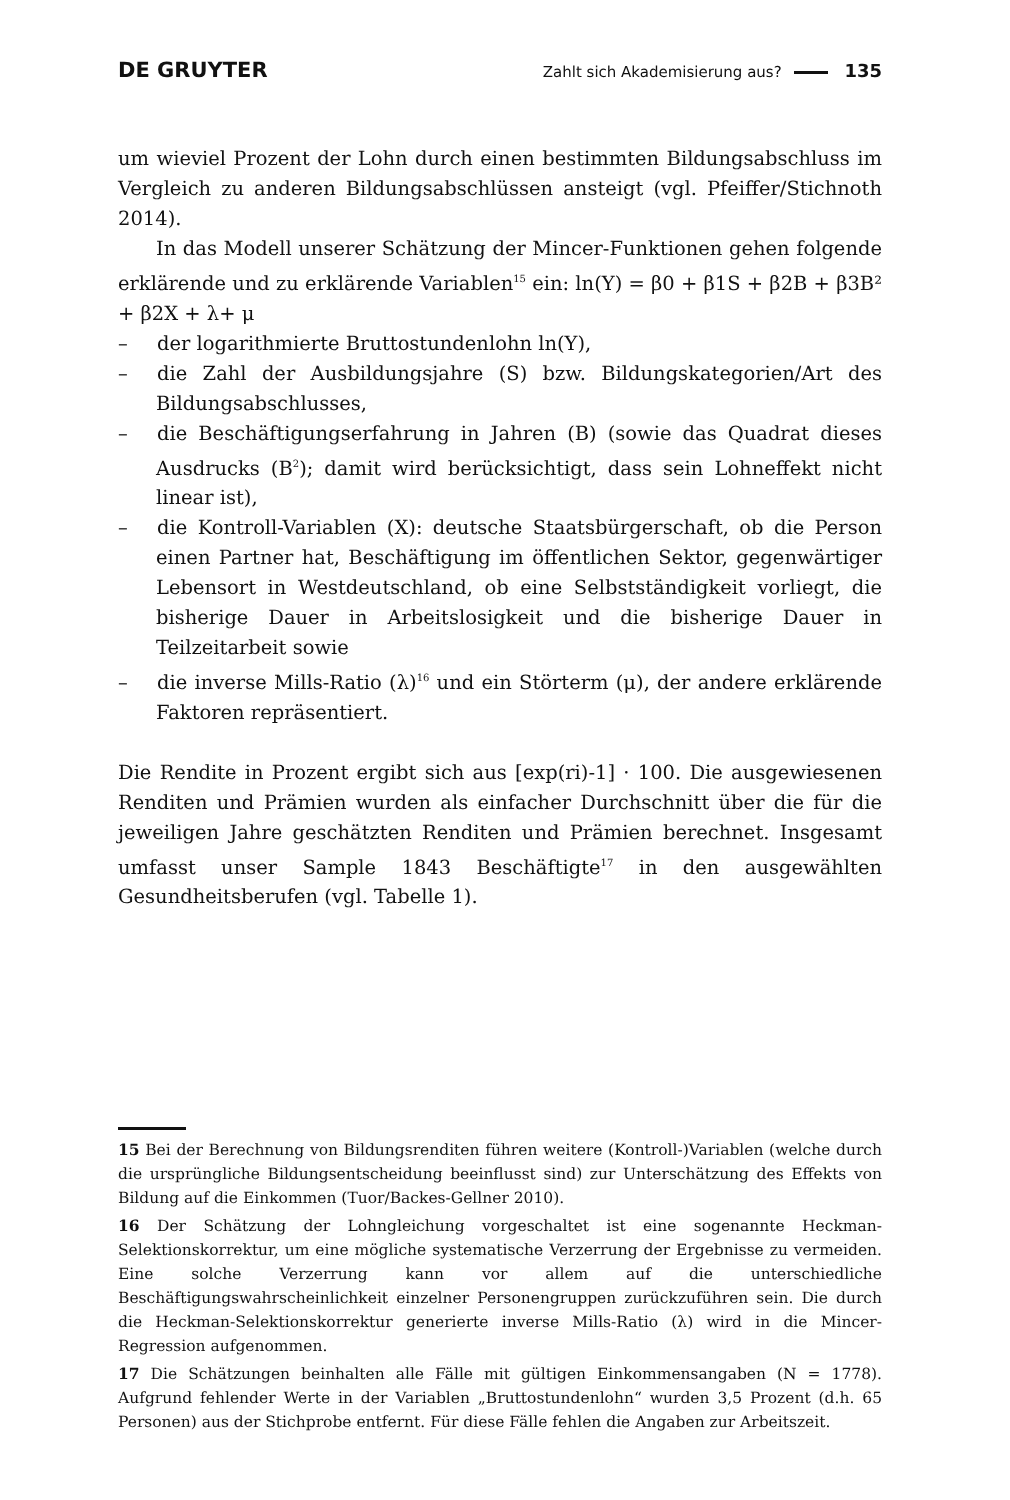DE GRUYTER Zahlt sich Akademisierung aus? 135
um wieviel Prozent der Lohn durch einen bestimmten Bildungsabschluss im Vergleich zu anderen Bildungsabschlüssen ansteigt (vgl. Pfeiffer/Stichnoth 2014).
In das Modell unserer Schätzung der Mincer-Funktionen gehen folgende erklärende und zu erklärende Variablen<sup>15</sup> ein: ln(Y) = β0 + β1S + β2B + β3B² + β2X + λ+ μ
–  der logarithmierte Bruttostundenlohn ln(Y),
–  die Zahl der Ausbildungsjahre (S) bzw. Bildungskategorien/Art des Bildungsabschlusses,
–  die Beschäftigungserfahrung in Jahren (B) (sowie das Quadrat dieses Ausdrucks (B<sup>2</sup>); damit wird berücksichtigt, dass sein Lohneffekt nicht linear ist),
–  die Kontroll-Variablen (X): deutsche Staatsbürgerschaft, ob die Person einen Partner hat, Beschäftigung im öffentlichen Sektor, gegenwärtiger Lebensort in Westdeutschland, ob eine Selbstständigkeit vorliegt, die bisherige Dauer in Arbeitslosigkeit und die bisherige Dauer in Teilzeitarbeit sowie
–  die inverse Mills-Ratio (λ)<sup>16</sup> und ein Störterm (μ), der andere erklärende Faktoren repräsentiert.
Die Rendite in Prozent ergibt sich aus [exp(ri)-1] · 100. Die ausgewiesenen Renditen und Prämien wurden als einfacher Durchschnitt über die für die jeweiligen Jahre geschätzten Renditen und Prämien berechnet. Insgesamt umfasst unser Sample 1843 Beschäftigte<sup>17</sup> in den ausgewählten Gesundheitsberufen (vgl. Tabelle 1).
15 Bei der Berechnung von Bildungsrenditen führen weitere (Kontroll-)Variablen (welche durch die ursprüngliche Bildungsentscheidung beeinflusst sind) zur Unterschätzung des Effekts von Bildung auf die Einkommen (Tuor/Backes-Gellner 2010).
16 Der Schätzung der Lohngleichung vorgeschaltet ist eine sogenannte Heckman-Selektionskorrektur, um eine mögliche systematische Verzerrung der Ergebnisse zu vermeiden. Eine solche Verzerrung kann vor allem auf die unterschiedliche Beschäftigungswahrscheinlichkeit einzelner Personengruppen zurückzuführen sein. Die durch die Heckman-Selektionskorrektur generierte inverse Mills-Ratio (λ) wird in die Mincer-Regression aufgenommen.
17 Die Schätzungen beinhalten alle Fälle mit gültigen Einkommensangaben (N = 1778). Aufgrund fehlender Werte in der Variablen „Bruttostundenlohn“ wurden 3,5 Prozent (d.h. 65 Personen) aus der Stichprobe entfernt. Für diese Fälle fehlen die Angaben zur Arbeitszeit.